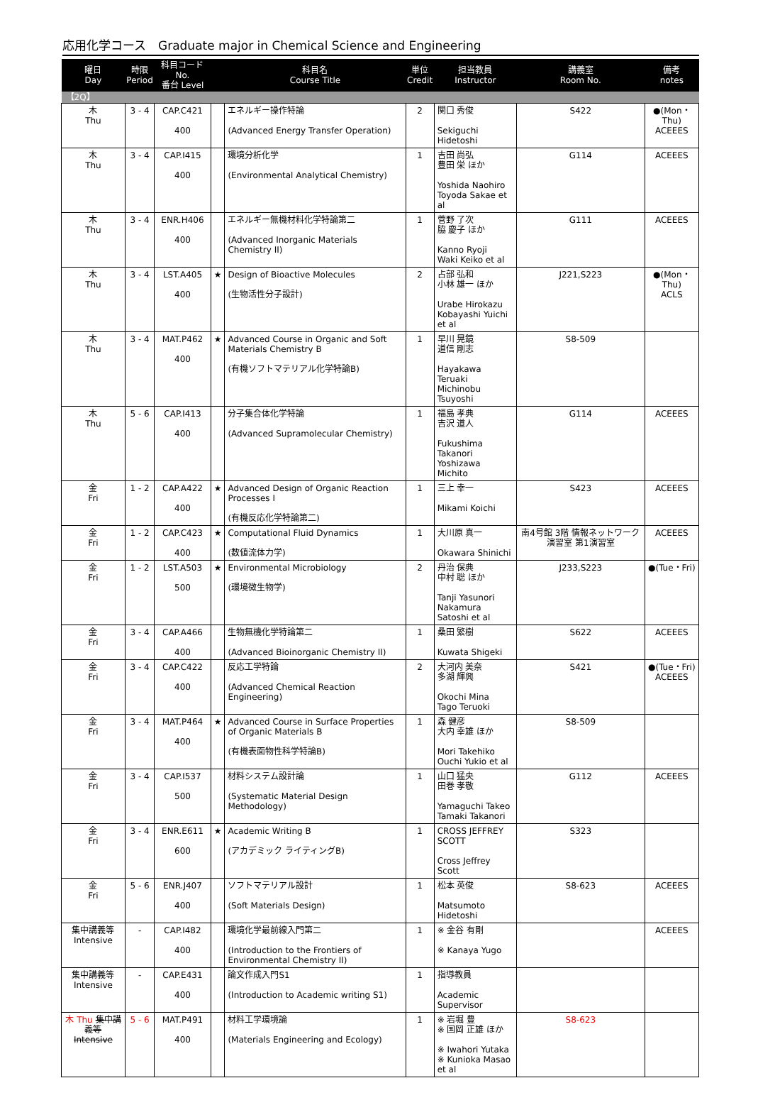応用化学コース　Graduate major in Chemical Science and Engineering
| 曜日 Day | 時限 Period | 科目コード No. 番台 Level | | 科目名 Course Title | 単位 Credit | 担当教員 Instructor | 講義室 Room No. | 備考 notes |
| --- | --- | --- | --- | --- | --- | --- | --- | --- |
| 【2Q】 | | | | | | | | |
| 木 Thu | 3 - 4 | CAP.C421 400 | | エネルギー操作特論 (Advanced Energy Transfer Operation) | 2 | 関口 秀俊 Sekiguchi Hidetoshi | S422 | ●(Mon・Thu) ACEEES |
| 木 Thu | 3 - 4 | CAP.I415 400 | | 環境分析化学 (Environmental Analytical Chemistry) | 1 | 吉田 尚弘 豊田 栄 ほか Yoshida Naohiro Toyoda Sakae et al | G114 | ACEEES |
| 木 Thu | 3 - 4 | ENR.H406 400 | | エネルギー無機材料化学特論第二 (Advanced Inorganic Materials Chemistry II) | 1 | 菅野 了次 脇 慶子 ほか Kanno Ryoji Waki Keiko et al | G111 | ACEEES |
| 木 Thu | 3 - 4 | LST.A405 400 | ★ | Design of Bioactive Molecules (生物活性分子設計) | 2 | 占部 弘和 小林 雄一 ほか Urabe Hirokazu Kobayashi Yuichi et al | J221,S223 | ●(Mon・Thu) ACLS |
| 木 Thu | 3 - 4 | MAT.P462 400 | ★ | Advanced Course in Organic and Soft Materials Chemistry B (有機ソフトマテリアル化学特論B) | 1 | 早川 晃鏡 道信 剛志 Hayakawa Teruaki Michinobu Tsuyoshi | S8-509 | |
| 木 Thu | 5 - 6 | CAP.I413 400 | | 分子集合体化学特論 (Advanced Supramolecular Chemistry) | 1 | 福島 孝典 吉沢 道人 Fukushima Takanori Yoshizawa Michito | G114 | ACEEES |
| 金 Fri | 1 - 2 | CAP.A422 400 | ★ | Advanced Design of Organic Reaction Processes I (有機反応化学特論第二) | 1 | 三上 幸一 Mikami Koichi | S423 | ACEEES |
| 金 Fri | 1 - 2 | CAP.C423 400 | ★ | Computational Fluid Dynamics (数値流体力学) | 1 | 大川原 真一 Okawara Shinichi | 南4号館 3階 情報ネットワーク演習室 第1演習室 | ACEEES |
| 金 Fri | 1 - 2 | LST.A503 500 | ★ | Environmental Microbiology (環境微生物学) | 2 | 丹治 保典 中村 聡 ほか Tanji Yasunori Nakamura Satoshi et al | J233,S223 | ●(Tue・Fri) |
| 金 Fri | 3 - 4 | CAP.A466 400 | | 生物無機化学特論第二 (Advanced Bioinorganic Chemistry II) | 1 | 桑田 繁樹 Kuwata Shigeki | S622 | ACEEES |
| 金 Fri | 3 - 4 | CAP.C422 400 | | 反応工学特論 (Advanced Chemical Reaction Engineering) | 2 | 大河内 美奈 多湖 輝興 Okochi Mina Tago Teruoki | S421 | ●(Tue・Fri) ACEEES |
| 金 Fri | 3 - 4 | MAT.P464 400 | ★ | Advanced Course in Surface Properties of Organic Materials B (有機表面物性科学特論B) | 1 | 森 健彦 大内 幸雄 ほか Mori Takehiko Ouchi Yukio et al | S8-509 | |
| 金 Fri | 3 - 4 | CAP.I537 500 | | 材料システム設計論 (Systematic Material Design Methodology) | 1 | 山口 猛央 田巻 孝敬 Yamaguchi Takeo Tamaki Takanori | G112 | ACEEES |
| 金 Fri | 3 - 4 | ENR.E611 600 | ★ | Academic Writing B (アカデミック ライティングB) | 1 | CROSS JEFFREY SCOTT Cross Jeffrey Scott | S323 | |
| 金 Fri | 5 - 6 | ENR.J407 400 | | ソフトマテリアル設計 (Soft Materials Design) | 1 | 松本 英俊 Matsumoto Hidetoshi | S8-623 | ACEEES |
| 集中講義等 Intensive | - | CAP.I482 400 | | 環境化学最前線入門第二 (Introduction to the Frontiers of Environmental Chemistry II) | 1 | ※ 金谷 有剛 ※ Kanaya Yugo | | ACEEES |
| 集中講義等 Intensive | - | CAP.E431 400 | | 論文作成入門S1 (Introduction to Academic writing S1) | 1 | 指導教員 Academic Supervisor | | |
| 木 Thu 集中講義等 Intensive | 5 - 6 | MAT.P491 400 | | 材料工学環境論 (Materials Engineering and Ecology) | 1 | ※ 岩堀 豊 ※ 国岡 正雄 ほか ※ Iwahori Yutaka ※ Kunioka Masao et al | S8-623 | |